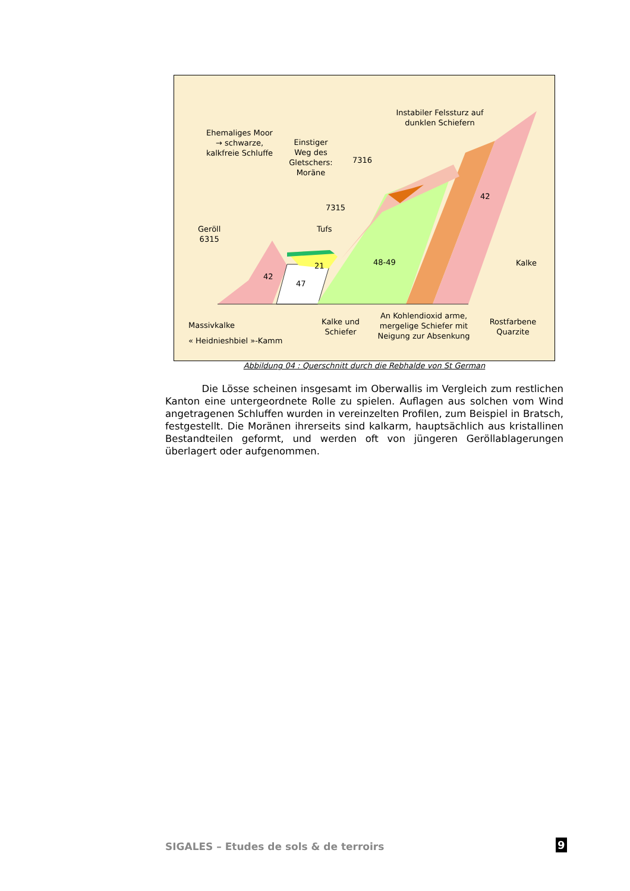Ehemaliges Moor
→ schwarze,
kalkfreie Schluffe
Einstiger
Weg des
Gletschers:
Moräne
Instabiler Felssturz auf
dunklen Schiefern
7316
7315
Tufs
Geröll
6315
42
42
47
21 48-49 Kalke
Massivkalke
« Heidnieshbiel »-Kamm
Kalke und
Schiefer
An Kohlendioxid arme,
mergelige Schiefer mit
Neigung zur Absenkung
Rostfarbene
Quarzite
Abbildung 04 : Querschnitt durch die Rebhalde von St German
Die Lösse scheinen insgesamt im Oberwallis im Vergleich zum restlichen Kanton eine untergeordnete Rolle zu spielen. Auflagen aus solchen vom Wind angetragenen Schluffen wurden in vereinzelten Profilen, zum Beispiel in Bratsch, festgestellt. Die Moränen ihrerseits sind kalkarm, hauptsächlich aus kristallinen Bestandteilen geformt, und werden oft von jüngeren Geröllablagerungen überlagert oder aufgenommen.
SIGALES – Etudes de sols & de terroirs
9